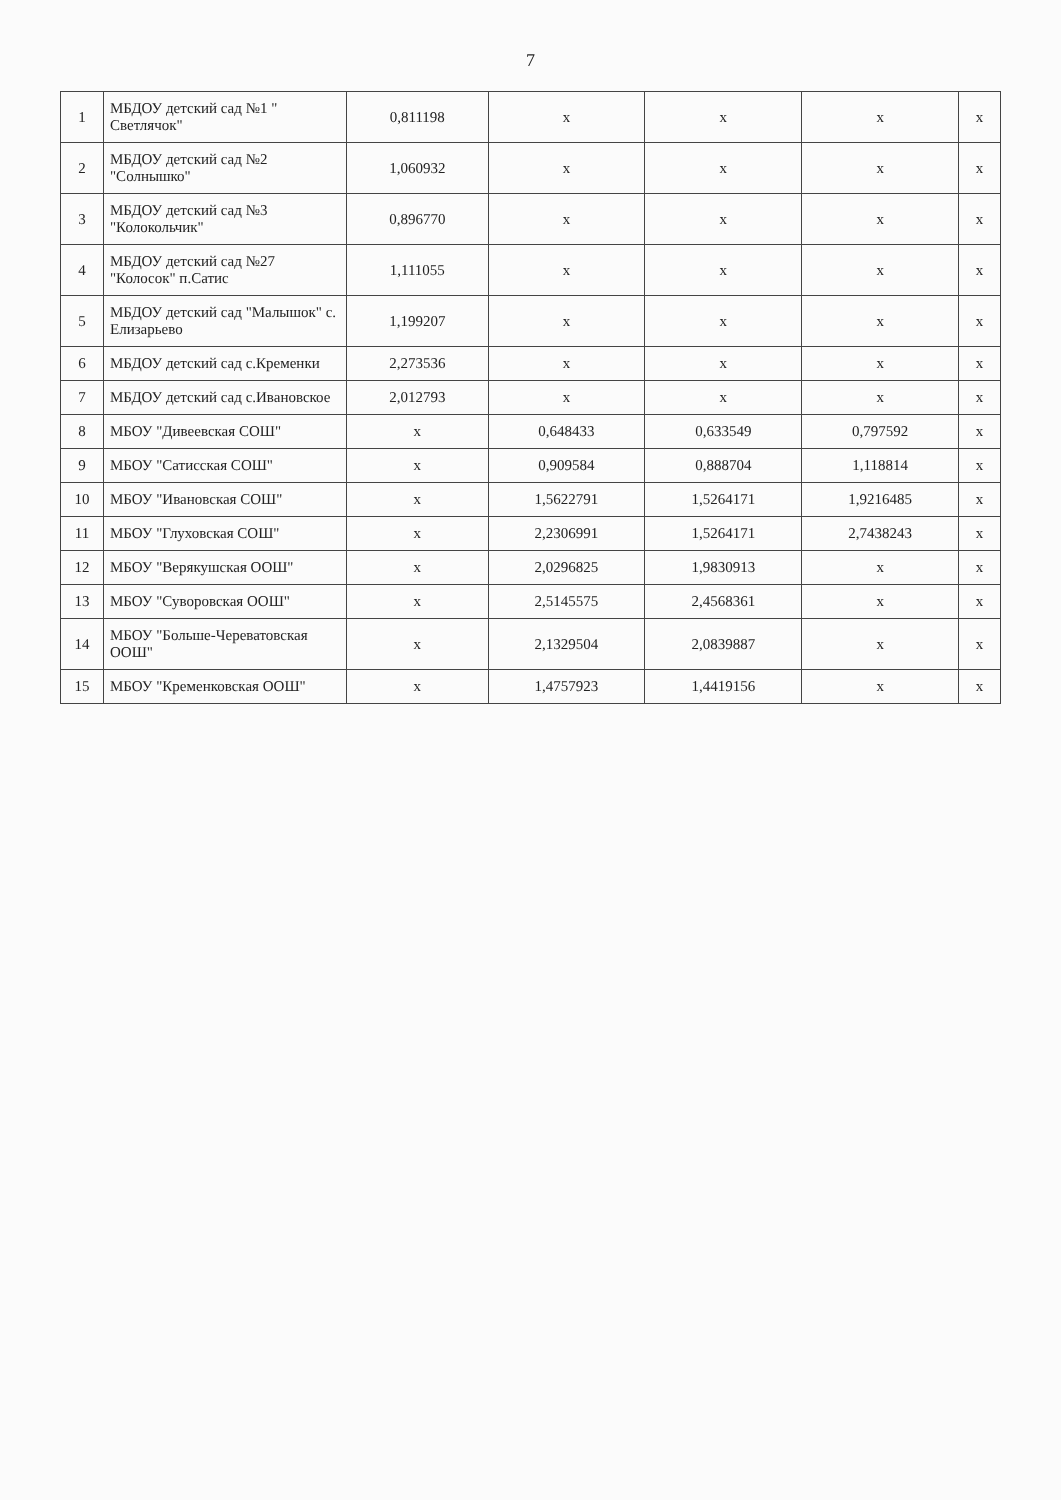7
| 1 | МБДОУ детский сад №1 " Светлячок" | 0,811198 | х | х | х | х |
| 2 | МБДОУ детский сад №2 "Солнышко" | 1,060932 | х | х | х | х |
| 3 | МБДОУ детский сад №3 "Колокольчик" | 0,896770 | х | х | х | х |
| 4 | МБДОУ детский сад №27 "Колосок" п.Сатис | 1,111055 | х | х | х | х |
| 5 | МБДОУ детский сад "Малышок" с. Елизарьево | 1,199207 | х | х | х | х |
| 6 | МБДОУ детский сад с.Кременки | 2,273536 | х | х | х | х |
| 7 | МБДОУ детский сад с.Ивановское | 2,012793 | х | х | х | х |
| 8 | МБОУ "Дивеевская СОШ" | х | 0,648433 | 0,633549 | 0,797592 | х |
| 9 | МБОУ "Сатисская СОШ" | х | 0,909584 | 0,888704 | 1,118814 | х |
| 10 | МБОУ "Ивановская СОШ" | х | 1,5622791 | 1,5264171 | 1,9216485 | х |
| 11 | МБОУ "Глуховская СОШ" | х | 2,2306991 | 1,5264171 | 2,7438243 | х |
| 12 | МБОУ "Верякушская ООШ" | х | 2,0296825 | 1,9830913 | х | х |
| 13 | МБОУ "Суворовская ООШ" | х | 2,5145575 | 2,4568361 | х | х |
| 14 | МБОУ "Больше-Череватовская ООШ" | х | 2,1329504 | 2,0839887 | х | х |
| 15 | МБОУ "Кременковская ООШ" | х | 1,4757923 | 1,4419156 | х | х |